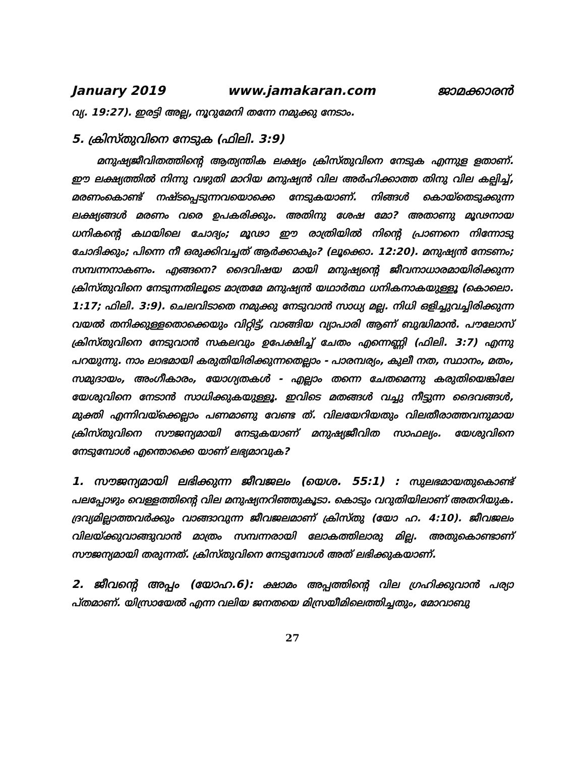January 2019 www.jamakaran.com ജാമക്കാരൻ
വ്യ. 19:27). ഇരട്ടി അല്ല, നൂറുമേനി തന്നേ നമുക്കു നേടാം.
5. ക്രിസ്തുവിനെ നേടുക (ഫിലി. 3:9)
മനുഷ്യജീവിതത്തിന്റെ ആത്യന്തിക ലക്ഷ്യം ക്രിസ്തുവിനെ നേടുക എന്നുള ളതാണ്. ഈ ലക്ഷ്യത്തിൽ നിന്നു വഴുതി മാറിയ മനുഷ്യൻ വില അർഹിക്കാത്ത തിനു വില കല്പിച്ച്, മരണംകൊണ്ട് നഷ്ടപ്പെടുന്നവയൊക്കെ നേടുകയാണ്. നിങ്ങൾ കൊയ്തെടുക്കുന്ന ലക്ഷ്യങ്ങൾ മരണം വരെ ഉപകരിക്കും. അതിനു ശേഷ മോ? അതാണു മൂഢനായ ധനികന്റെ കഥയിലെ ചോദ്യം; മൂഢാ ഈ രാത്രിയിൽ നിന്റെ പ്രാണനെ നിന്നോടു ചോദിക്കും; പിന്നെ നീ ഒരുക്കിവച്ചത് ആർക്കാകും? (ലൂക്കൊ. 12:20). മനുഷ്യൻ നേടണം; സമ്പന്നനാകണം. എങ്ങനെ? ദൈവിഷയ മായി മനുഷ്യന്റെ ജീവനാധാരമായിരിക്കുന്ന ക്രിസ്തുവിനെ നേടുന്നതിലൂടെ മാത്രമേ മനുഷ്യൻ യഥാർത്ഥ ധനികനാകയുള്ളൂ (കൊലൊ. 1:17; ഫിലി. 3:9). ചെലവിടാതെ നമുക്കു നേടുവാൻ സാധ്യ മല്ല. നിധി ഒളിച്ചുവച്ചിരിക്കുന്ന വയൽ തനിക്കുള്ളതൊക്കെയും വിറ്റിട്ട്, വാങ്ങിയ വ്യാപാരി ആണ് ബുദ്ധിമാൻ. പൗലോസ് ക്രിസ്തുവിനെ നേടുവാൻ സകലവും ഉപേക്ഷിച്ച് ചേതം എന്നെണ്ണി (ഫിലി. 3:7) എന്നു പറയുന്നു. നാം ലാഭമായി കരുതിയിരിക്കുന്നതെല്ലാം - പാരമ്പര്യം, കുലീ നത, സ്ഥാനം, മതം, സമുദായം, അംഗീകാരം, യോഗ്യതകൾ - എല്ലാം തന്നെ ചേതമെന്നു കരുതിയെങ്കിലേ യേശുവിനെ നേടാൻ സാധിക്കുകയുള്ളൂ. ഇവിടെ മതങ്ങൾ വച്ചു നീട്ടുന്ന ദൈവങ്ങൾ, മുക്തി എന്നിവയ്ക്കെല്ലാം പണമാണു വേണ്ട ത്. വിലയേറിയതും വിലതീരാത്തവനുമായ ക്രിസ്തുവിനെ സൗജന്യമായി നേടുകയാണ് മനുഷ്യജീവിത സാഫല്യം. യേശുവിനെ നേടുമ്പോൾ എന്തൊക്കെ യാണ് ലഭ്യമാവുക?
1. സൗജന്യമായി ലഭിക്കുന്ന ജീവജലം (യെശ. 55:1) : സുലഭമായതുകൊണ്ട് പലപ്പോഴും വെള്ളത്തിന്റെ വില മനുഷ്യനറിഞ്ഞുകൂടാ. കൊടും വറുതിയിലാണ് അതറിയുക. ദ്രവ്യമില്ലാത്തവർക്കും വാങ്ങാവുന്ന ജീവജലമാണ് ക്രിസ്തു (യോ ഹ. 4:10). ജീവജലം വിലയ്ക്കുവാങ്ങുവാൻ മാത്രം സമ്പന്നരായി ലോകത്തിലാരു മില്ല. അതുകൊണ്ടാണ് സൗജന്യമായി തരുന്നത്. ക്രിസ്തുവിനെ നേടുമ്പോൾ അത് ലഭിക്കുകയാണ്.
2. ജീവന്റെ അപ്പം (യോഹ.6): ക്ഷാമം അപ്പത്തിന്റെ വില ഗ്രഹിക്കുവാൻ പര്യാ പ്തമാണ്. യിസ്രായേൽ എന്ന വലിയ ജനതയെ മിസ്രയീമിലെത്തിച്ചതും, മോവാബു
27